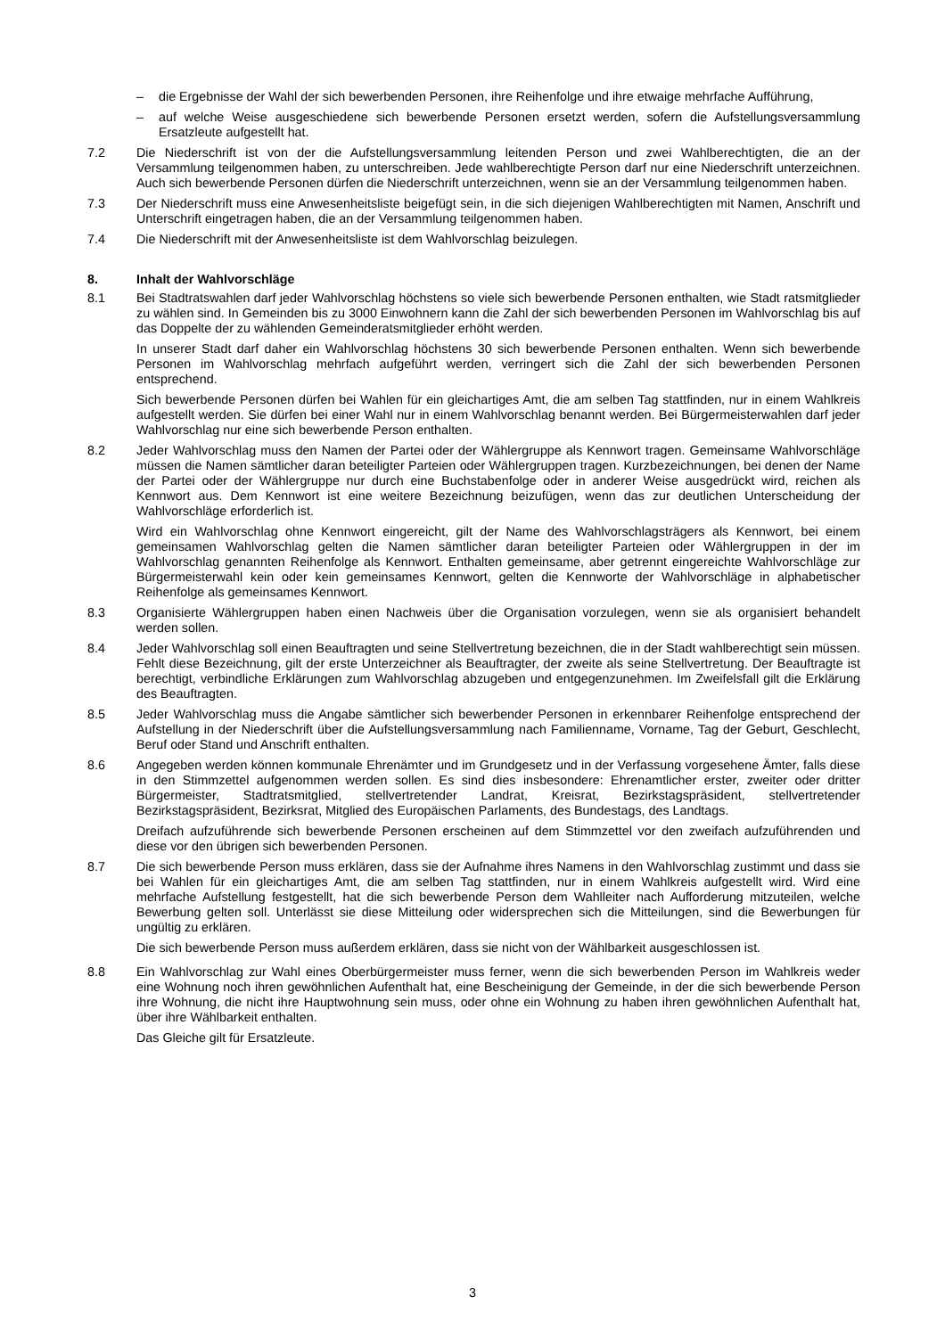– die Ergebnisse der Wahl der sich bewerbenden Personen, ihre Reihenfolge und ihre etwaige mehrfache Aufführung,
– auf welche Weise ausgeschiedene sich bewerbende Personen ersetzt werden, sofern die Aufstellungsversammlung Ersatzleute aufgestellt hat.
7.2 Die Niederschrift ist von der die Aufstellungsversammlung leitenden Person und zwei Wahlberechtigten, die an der Versammlung teilgenommen haben, zu unterschreiben. Jede wahlberechtigte Person darf nur eine Niederschrift unterzeichnen. Auch sich bewerbende Personen dürfen die Niederschrift unterzeichnen, wenn sie an der Versammlung teilgenommen haben.
7.3 Der Niederschrift muss eine Anwesenheitsliste beigefügt sein, in die sich diejenigen Wahlberechtigten mit Namen, Anschrift und Unterschrift eingetragen haben, die an der Versammlung teilgenommen haben.
7.4 Die Niederschrift mit der Anwesenheitsliste ist dem Wahlvorschlag beizulegen.
8. Inhalt der Wahlvorschläge
8.1 Bei Stadtratswahlen darf jeder Wahlvorschlag höchstens so viele sich bewerbende Personen enthalten, wie Stadt ratsmitglieder zu wählen sind. In Gemeinden bis zu 3000 Einwohnern kann die Zahl der sich bewerbenden Personen im Wahlvorschlag bis auf das Doppelte der zu wählenden Gemeinderatsmitglieder erhöht werden.
In unserer Stadt darf daher ein Wahlvorschlag höchstens 30 sich bewerbende Personen enthalten. Wenn sich bewerbende Personen im Wahlvorschlag mehrfach aufgeführt werden, verringert sich die Zahl der sich bewerbenden Personen entsprechend.
Sich bewerbende Personen dürfen bei Wahlen für ein gleichartiges Amt, die am selben Tag stattfinden, nur in einem Wahlkreis aufgestellt werden. Sie dürfen bei einer Wahl nur in einem Wahlvorschlag benannt werden. Bei Bürgermeisterwahlen darf jeder Wahlvorschlag nur eine sich bewerbende Person enthalten.
8.2 Jeder Wahlvorschlag muss den Namen der Partei oder der Wählergruppe als Kennwort tragen. Gemeinsame Wahlvorschläge müssen die Namen sämtlicher daran beteiligter Parteien oder Wählergruppen tragen. Kurzbezeichnungen, bei denen der Name der Partei oder der Wählergruppe nur durch eine Buchstabenfolge oder in anderer Weise ausgedrückt wird, reichen als Kennwort aus. Dem Kennwort ist eine weitere Bezeichnung beizufügen, wenn das zur deutlichen Unterscheidung der Wahlvorschläge erforderlich ist.
Wird ein Wahlvorschlag ohne Kennwort eingereicht, gilt der Name des Wahlvorschlagsträgers als Kennwort, bei einem gemeinsamen Wahlvorschlag gelten die Namen sämtlicher daran beteiligter Parteien oder Wählergruppen in der im Wahlvorschlag genannten Reihenfolge als Kennwort. Enthalten gemeinsame, aber getrennt eingereichte Wahlvorschläge zur Bürgermeisterwahl kein oder kein gemeinsames Kennwort, gelten die Kennworte der Wahlvorschläge in alphabetischer Reihenfolge als gemeinsames Kennwort.
8.3 Organisierte Wählergruppen haben einen Nachweis über die Organisation vorzulegen, wenn sie als organisiert behandelt werden sollen.
8.4 Jeder Wahlvorschlag soll einen Beauftragten und seine Stellvertretung bezeichnen, die in der Stadt wahlberechtigt sein müssen. Fehlt diese Bezeichnung, gilt der erste Unterzeichner als Beauftragter, der zweite als seine Stellvertretung. Der Beauftragte ist berechtigt, verbindliche Erklärungen zum Wahlvorschlag abzugeben und entgegenzunehmen. Im Zweifelsfall gilt die Erklärung des Beauftragten.
8.5 Jeder Wahlvorschlag muss die Angabe sämtlicher sich bewerbender Personen in erkennbarer Reihenfolge entsprechend der Aufstellung in der Niederschrift über die Aufstellungsversammlung nach Familienname, Vorname, Tag der Geburt, Geschlecht, Beruf oder Stand und Anschrift enthalten.
8.6 Angegeben werden können kommunale Ehrenämter und im Grundgesetz und in der Verfassung vorgesehene Ämter, falls diese in den Stimmzettel aufgenommen werden sollen. Es sind dies insbesondere: Ehrenamtlicher erster, zweiter oder dritter Bürgermeister, Stadtratsmitglied, stellvertretender Landrat, Kreisrat, Bezirkstagspräsident, stellvertretender Bezirkstagspräsident, Bezirksrat, Mitglied des Europäischen Parlaments, des Bundestags, des Landtags.
Dreifach aufzuführende sich bewerbende Personen erscheinen auf dem Stimmzettel vor den zweifach aufzuführenden und diese vor den übrigen sich bewerbenden Personen.
8.7 Die sich bewerbende Person muss erklären, dass sie der Aufnahme ihres Namens in den Wahlvorschlag zustimmt und dass sie bei Wahlen für ein gleichartiges Amt, die am selben Tag stattfinden, nur in einem Wahlkreis aufgestellt wird. Wird eine mehrfache Aufstellung festgestellt, hat die sich bewerbende Person dem Wahlleiter nach Aufforderung mitzuteilen, welche Bewerbung gelten soll. Unterlässt sie diese Mitteilung oder widersprechen sich die Mitteilungen, sind die Bewerbungen für ungültig zu erklären.
Die sich bewerbende Person muss außerdem erklären, dass sie nicht von der Wählbarkeit ausgeschlossen ist.
8.8 Ein Wahlvorschlag zur Wahl eines Oberbürgermeister muss ferner, wenn die sich bewerbenden Person im Wahlkreis weder eine Wohnung noch ihren gewöhnlichen Aufenthalt hat, eine Bescheinigung der Gemeinde, in der die sich bewerbende Person ihre Wohnung, die nicht ihre Hauptwohnung sein muss, oder ohne ein Wohnung zu haben ihren gewöhnlichen Aufenthalt hat, über ihre Wählbarkeit enthalten.
Das Gleiche gilt für Ersatzleute.
3